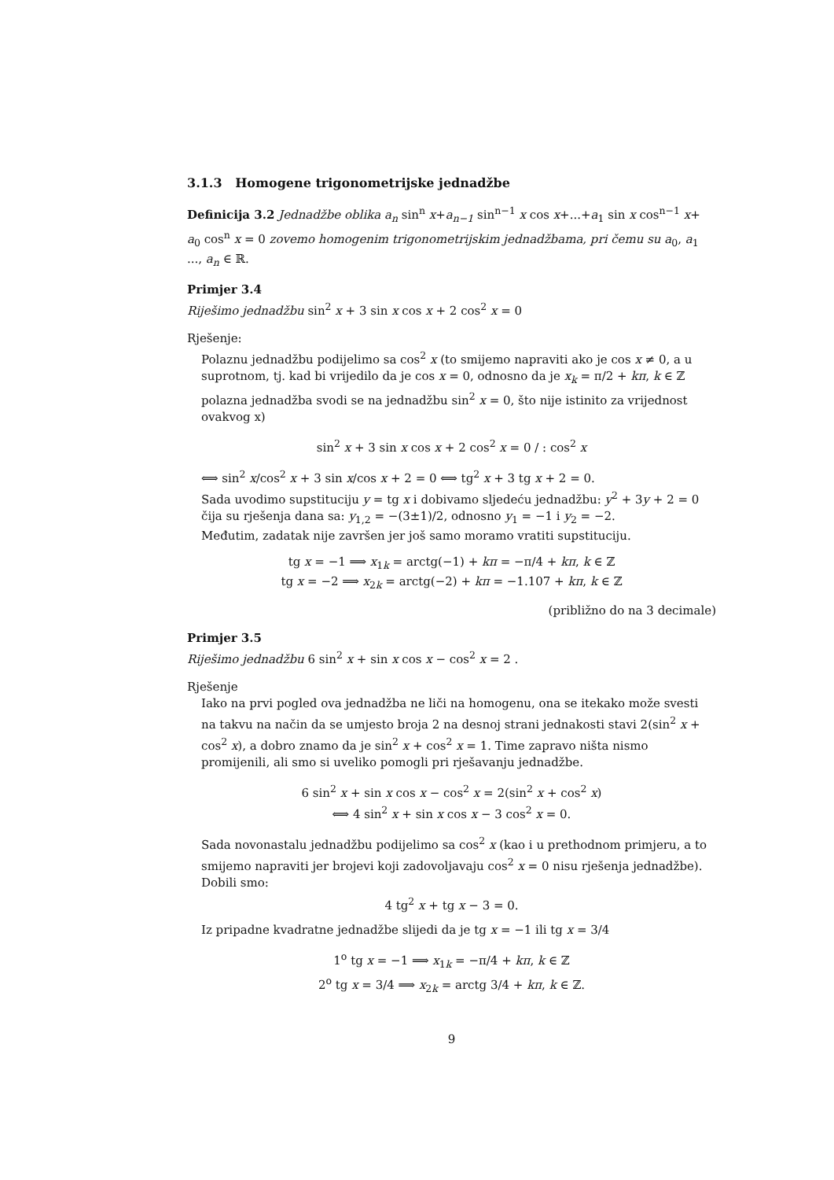3.1.3 Homogene trigonometrijske jednadžbe
Definicija 3.2 Jednadžbe oblika a<sub>n</sub> sin<sup>n</sup> x+a<sub>n−1</sub> sin<sup>n−1</sup> x cos x+...+a<sub>1</sub> sin x cos<sup>n−1</sup> x+ a<sub>0</sub> cos<sup>n</sup> x = 0 zovemo homogenim trigonometrijskim jednadžbama, pri čemu su a<sub>0</sub>, a<sub>1</sub> ..., a<sub>n</sub> ∈ ℝ.
Primjer 3.4
Riješimo jednadžbu sin<sup>2</sup> x + 3 sin x cos x + 2 cos<sup>2</sup> x = 0
Rješenje:
Polaznu jednadžbu podijelimo sa cos<sup>2</sup> x (to smijemo napraviti ako je cos x ≠ 0, a u suprotnom, tj. kad bi vrijedilo da je cos x = 0, odnosno da je x<sub>k</sub> = π/2 + kπ, k ∈ ℤ polazna jednadžba svodi se na jednadžbu sin<sup>2</sup> x = 0, što nije istinito za vrijednost ovakvog x)
sin<sup>2</sup> x + 3 sin x cos x + 2 cos<sup>2</sup> x = 0 / : cos<sup>2</sup> x
⟺ sin<sup>2</sup> x/cos<sup>2</sup> x + 3 sin x/cos x + 2 = 0 ⟺ tg<sup>2</sup> x + 3 tg x + 2 = 0.
Sada uvodimo supstituciju y = tg x i dobivamo sljedeću jednadžbu: y<sup>2</sup> + 3y + 2 = 0 čija su rješenja dana sa: y<sub>1,2</sub> = −(3±1)/2, odnosno y<sub>1</sub> = −1 i y<sub>2</sub> = −2.
Međutim, zadatak nije završen jer još samo moramo vratiti supstituciju.
tg x = −1 ⟹ x<sub>1k</sub> = arctg(−1) + kπ = −π/4 + kπ, k ∈ ℤ
tg x = −2 ⟹ x<sub>2k</sub> = arctg(−2) + kπ = −1.107 + kπ, k ∈ ℤ
(približno do na 3 decimale)
Primjer 3.5
Riješimo jednadžbu 6 sin<sup>2</sup> x + sin x cos x − cos<sup>2</sup> x = 2 .
Rješenje
Iako na prvi pogled ova jednadžba ne liči na homogenu, ona se itekako može svesti na takvu na način da se umjesto broja 2 na desnoj strani jednakosti stavi 2(sin<sup>2</sup> x + cos<sup>2</sup> x), a dobro znamo da je sin<sup>2</sup> x + cos<sup>2</sup> x = 1. Time zapravo ništa nismo promijenili, ali smo si uveliko pomogli pri rješavanju jednadžbe.
6 sin<sup>2</sup> x + sin x cos x − cos<sup>2</sup> x = 2(sin<sup>2</sup> x + cos<sup>2</sup> x)
⟺ 4 sin<sup>2</sup> x + sin x cos x − 3 cos<sup>2</sup> x = 0.
Sada novonastalu jednadžbu podijelimo sa cos<sup>2</sup> x (kao i u prethodnom primjeru, a to smijemo napraviti jer brojevi koji zadovoljavaju cos<sup>2</sup> x = 0 nisu rješenja jednadžbe). Dobili smo:
4 tg<sup>2</sup> x + tg x − 3 = 0.
Iz pripadne kvadratne jednadžbe slijedi da je tg x = −1 ili tg x = 3/4
1<sup>o</sup> tg x = −1 ⟹ x<sub>1k</sub> = −π/4 + kπ, k ∈ ℤ
2<sup>o</sup> tg x = 3/4 ⟹ x<sub>2k</sub> = arctg 3/4 + kπ, k ∈ ℤ.
9